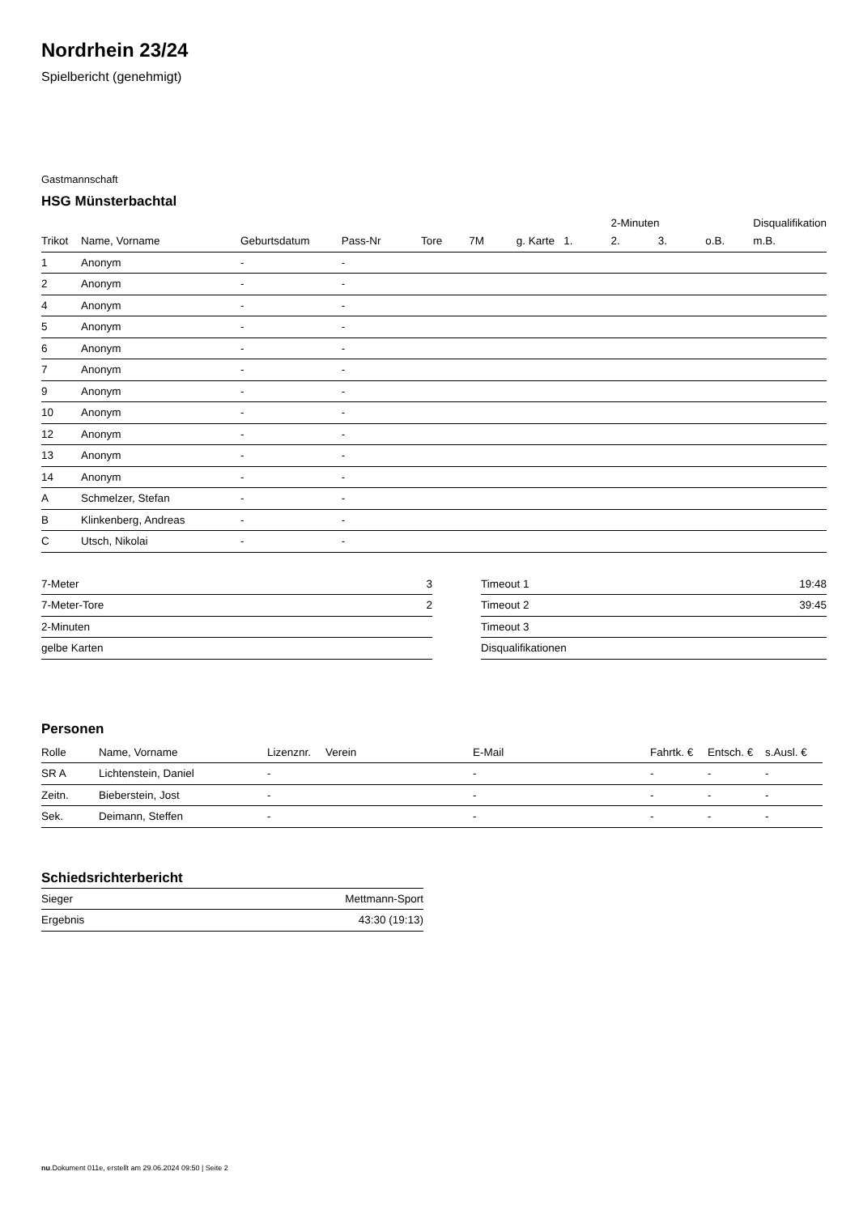Nordrhein 23/24
Spielbericht (genehmigt)
Gastmannschaft
HSG Münsterbachtal
| | | | | | | | | 2-Minuten | | | Disqualifikation |
| --- | --- | --- | --- | --- | --- | --- | --- | --- | --- | --- | --- |
| Trikot | Name, Vorname | Geburtsdatum | Pass-Nr | Tore | 7M | g. Karte | 1. | 2. | 3. | o.B. | m.B. |
| 1 | Anonym | - | - | | | | | | | | |
| 2 | Anonym | - | - | | | | | | | | |
| 4 | Anonym | - | - | | | | | | | | |
| 5 | Anonym | - | - | | | | | | | | |
| 6 | Anonym | - | - | | | | | | | | |
| 7 | Anonym | - | - | | | | | | | | |
| 9 | Anonym | - | - | | | | | | | | |
| 10 | Anonym | - | - | | | | | | | | |
| 12 | Anonym | - | - | | | | | | | | |
| 13 | Anonym | - | - | | | | | | | | |
| 14 | Anonym | - | - | | | | | | | | |
| A | Schmelzer, Stefan | - | - | | | | | | | | |
| B | Klinkenberg, Andreas | - | - | | | | | | | | |
| C | Utsch, Nikolai | - | - | | | | | | | | |
| 7-Meter | 3 |
| 7-Meter-Tore | 2 |
| 2-Minuten | |
| gelbe Karten | |
| Timeout 1 | 19:48 |
| Timeout 2 | 39:45 |
| Timeout 3 | |
| Disqualifikationen | |
Personen
| Rolle | Name, Vorname | Lizenznr. | Verein | E-Mail | Fahrtk. € | Entsch. € | s.Ausl. € |
| --- | --- | --- | --- | --- | --- | --- | --- |
| SR A | Lichtenstein, Daniel | - | | - | - | - | - |
| Zeitn. | Bieberstein, Jost | - | | - | - | - | - |
| Sek. | Deimann, Steffen | - | | - | - | - | - |
Schiedsrichterbericht
| Sieger | Mettmann-Sport |
| Ergebnis | 43:30 (19:13) |
nu.Dokument 011e, erstellt am 29.06.2024 09:50 | Seite 2